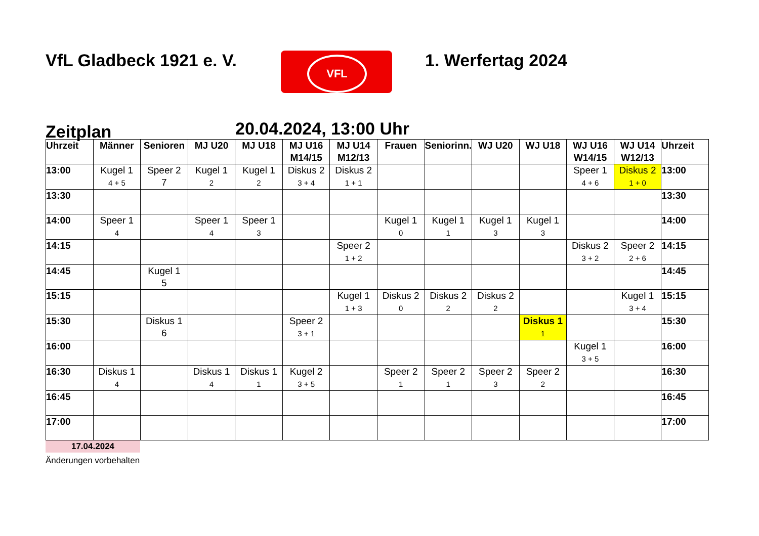VfL Gladbeck 1921 e. V.
VFL
1. Werfertag 2024
Zeitplan
20.04.2024, 13:00 Uhr
| Uhrzeit | Männer | Senioren | MJ U20 | MJ U18 | MJ U16 M14/15 | MJ U14 M12/13 | Frauen | Seniorinn. | WJ U20 | WJ U18 | WJ U16 W14/15 | WJ U14 W12/13 | Uhrzeit |
| --- | --- | --- | --- | --- | --- | --- | --- | --- | --- | --- | --- | --- | --- |
| 13:00 | Kugel 1 4 + 5 | Speer 2 7 | Kugel 1 2 | Kugel 1 2 | Diskus 2 3 + 4 | Diskus 2 1 + 1 | | | | | Speer 1 4 + 6 | Diskus 2 1 + 0 | 13:00 |
| 13:30 | | | | | | | | | | | | | 13:30 |
| 14:00 | Speer 1 4 | | Speer 1 4 | Speer 1 3 | | | Kugel 1 0 | Kugel 1 1 | Kugel 1 3 | Kugel 1 3 | | | 14:00 |
| 14:15 | | | | | | Speer 2 1 + 2 | | | | | Diskus 2 3 + 2 | Speer 2 2 + 6 | 14:15 |
| 14:45 | | Kugel 1 5 | | | | | | | | | | | 14:45 |
| 15:15 | | | | | | Kugel 1 1 + 3 | Diskus 2 0 | Diskus 2 2 | Diskus 2 2 | | | Kugel 1 3 + 4 | 15:15 |
| 15:30 | | Diskus 1 6 | | | Speer 2 3 + 1 | | | | | Diskus 1 1 | | | 15:30 |
| 16:00 | | | | | | | | | | | Kugel 1 3 + 5 | | 16:00 |
| 16:30 | Diskus 1 4 | | Diskus 1 4 | Diskus 1 1 | Kugel 2 3 + 5 | | Speer 2 1 | Speer 2 1 | Speer 2 3 | Speer 2 2 | | | 16:30 |
| 16:45 | | | | | | | | | | | | | 16:45 |
| 17:00 | | | | | | | | | | | | | 17:00 |
17.04.2024
Änderungen vorbehalten